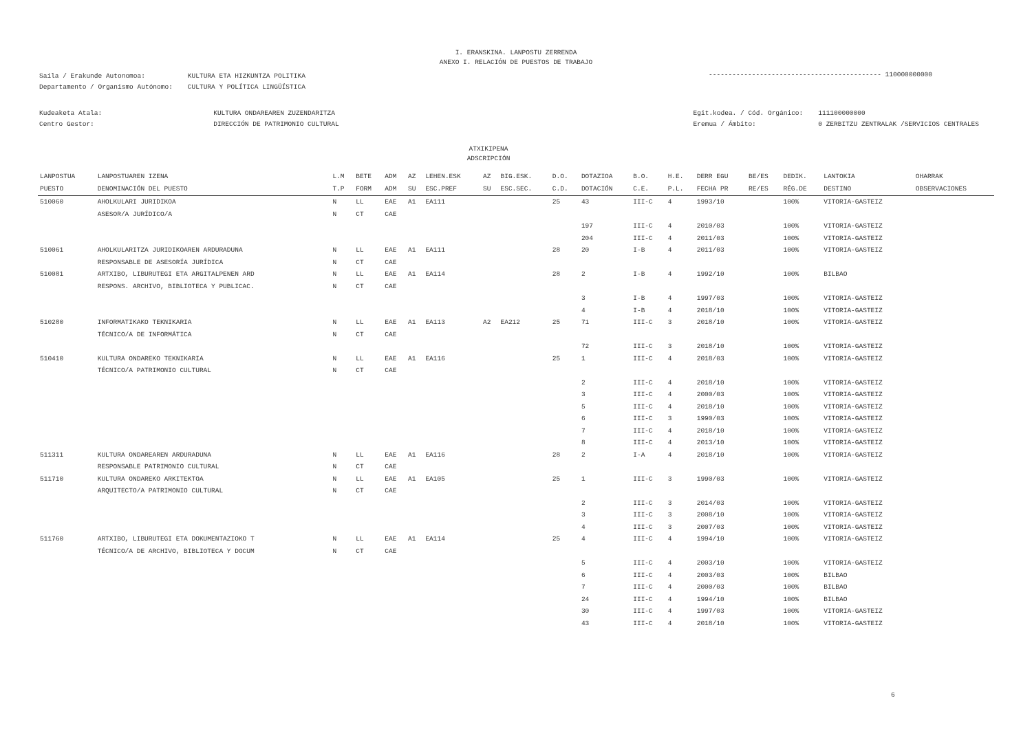I. ERANSKINA. LANPOSTU ZERRENDA
ANEXO I. RELACIÓN DE PUESTOS DE TRABAJO
| Saila / Erakunde Autonomoa: | KULTURA ETA HIZKUNTZA POLITIKA |
| Departamento / Organismo Autónomo: | CULTURA Y POLÍTICA LINGÜÍSTICA |
-------------------------------------------- 110000000000
| Kudeaketa Atala: | KULTURA ONDAREAREN ZUZENDARITZA |
| Centro Gestor: | DIRECCIÓN DE PATRIMONIO CULTURAL |
| Egit.kodea. / Cód. Orgánico: | 111100000000 |
| Eremua / Ámbito: | 0 ZERBITZU ZENTRALAK /SERVICIOS CENTRALES |
ATXIKIPENA
ADSCRIPCIÓN
| LANPOSTUA | LANPOSTUAREN IZENA | L.M | BETE | ADM | AZ | LEHEN.ESK | AZ | BIG.ESK. | D.O. | DOTAZIOA | B.O. | H.E. | DERR EGU | BE/ES | DEDIK. | LANTOKIA | OHARRAK |
| --- | --- | --- | --- | --- | --- | --- | --- | --- | --- | --- | --- | --- | --- | --- | --- | --- | --- |
| PUESTO | DENOMINACIÓN DEL PUESTO | T.P | FORM | ADM | SU | ESC.PREF | SU | ESC.SEC. | C.D. | DOTACIÓN | C.E. | P.L. | FECHA PR | RE/ES | RÉG.DE | DESTINO | OBSERVACIONES |
| 510060 | AHOLKULARI JURIDIKOA | N | LL | EAE | A1 | EA111 | | | 25 | 43 | III-C | 4 | 1993/10 | | 100% | VITORIA-GASTEIZ | |
| | ASESOR/A JURÍDICO/A | N | CT | CAE | | | | | | | | | | | | | |
| | | | | | | | | | | 197 | III-C | 4 | 2010/03 | | 100% | VITORIA-GASTEIZ | |
| | | | | | | | | | | 204 | III-C | 4 | 2011/03 | | 100% | VITORIA-GASTEIZ | |
| 510061 | AHOLKULARITZA JURIDIKOAREN ARDURADUNA | N | LL | EAE | A1 | EA111 | | | 28 | 20 | I-B | 4 | 2011/03 | | 100% | VITORIA-GASTEIZ | |
| | RESPONSABLE DE ASESORÍA JURÍDICA | N | CT | CAE | | | | | | | | | | | | | |
| 510081 | ARTXIBO, LIBURUTEGI ETA ARGITALPENEN ARD | N | LL | EAE | A1 | EA114 | | | 28 | 2 | I-B | 4 | 1992/10 | | 100% | BILBAO | |
| | RESPONS. ARCHIVO, BIBLIOTECA Y PUBLICAC. | N | CT | CAE | | | | | | | | | | | | | |
| | | | | | | | | | | 3 | I-B | 4 | 1997/03 | | 100% | VITORIA-GASTEIZ | |
| | | | | | | | | | | 4 | I-B | 4 | 2018/10 | | 100% | VITORIA-GASTEIZ | |
| 510280 | INFORMATIKAKO TEKNIKARIA | N | LL | EAE | A1 | EA113 | A2 | EA212 | 25 | 71 | III-C | 3 | 2018/10 | | 100% | VITORIA-GASTEIZ | |
| | TÉCNICO/A DE INFORMÁTICA | N | CT | CAE | | | | | | | | | | | | | |
| | | | | | | | | | | 72 | III-C | 3 | 2018/10 | | 100% | VITORIA-GASTEIZ | |
| 510410 | KULTURA ONDAREKO TEKNIKARIA | N | LL | EAE | A1 | EA116 | | | 25 | 1 | III-C | 4 | 2018/03 | | 100% | VITORIA-GASTEIZ | |
| | TÉCNICO/A PATRIMONIO CULTURAL | N | CT | CAE | | | | | | | | | | | | | |
| | | | | | | | | | | 2 | III-C | 4 | 2018/10 | | 100% | VITORIA-GASTEIZ | |
| | | | | | | | | | | 3 | III-C | 4 | 2000/03 | | 100% | VITORIA-GASTEIZ | |
| | | | | | | | | | | 5 | III-C | 4 | 2018/10 | | 100% | VITORIA-GASTEIZ | |
| | | | | | | | | | | 6 | III-C | 3 | 1990/03 | | 100% | VITORIA-GASTEIZ | |
| | | | | | | | | | | 7 | III-C | 4 | 2018/10 | | 100% | VITORIA-GASTEIZ | |
| | | | | | | | | | | 8 | III-C | 4 | 2013/10 | | 100% | VITORIA-GASTEIZ | |
| 511311 | KULTURA ONDAREAREN ARDURADUNA | N | LL | EAE | A1 | EA116 | | | 28 | 2 | I-A | 4 | 2018/10 | | 100% | VITORIA-GASTEIZ | |
| | RESPONSABLE PATRIMONIO CULTURAL | N | CT | CAE | | | | | | | | | | | | | |
| 511710 | KULTURA ONDAREKO ARKITEKTOA | N | LL | EAE | A1 | EA105 | | | 25 | 1 | III-C | 3 | 1990/03 | | 100% | VITORIA-GASTEIZ | |
| | ARQUITECTO/A PATRIMONIO CULTURAL | N | CT | CAE | | | | | | | | | | | | | |
| | | | | | | | | | | 2 | III-C | 3 | 2014/03 | | 100% | VITORIA-GASTEIZ | |
| | | | | | | | | | | 3 | III-C | 3 | 2008/10 | | 100% | VITORIA-GASTEIZ | |
| | | | | | | | | | | 4 | III-C | 3 | 2007/03 | | 100% | VITORIA-GASTEIZ | |
| 511760 | ARTXIBO, LIBURUTEGI ETA DOKUMENTAZIOKO T | N | LL | EAE | A1 | EA114 | | | 25 | 4 | III-C | 4 | 1994/10 | | 100% | VITORIA-GASTEIZ | |
| | TÉCNICO/A DE ARCHIVO, BIBLIOTECA Y DOCUM | N | CT | CAE | | | | | | | | | | | | | |
| | | | | | | | | | | 5 | III-C | 4 | 2003/10 | | 100% | VITORIA-GASTEIZ | |
| | | | | | | | | | | 6 | III-C | 4 | 2003/03 | | 100% | BILBAO | |
| | | | | | | | | | | 7 | III-C | 4 | 2000/03 | | 100% | BILBAO | |
| | | | | | | | | | | 24 | III-C | 4 | 1994/10 | | 100% | BILBAO | |
| | | | | | | | | | | 30 | III-C | 4 | 1997/03 | | 100% | VITORIA-GASTEIZ | |
| | | | | | | | | | | 43 | III-C | 4 | 2018/10 | | 100% | VITORIA-GASTEIZ | |
6